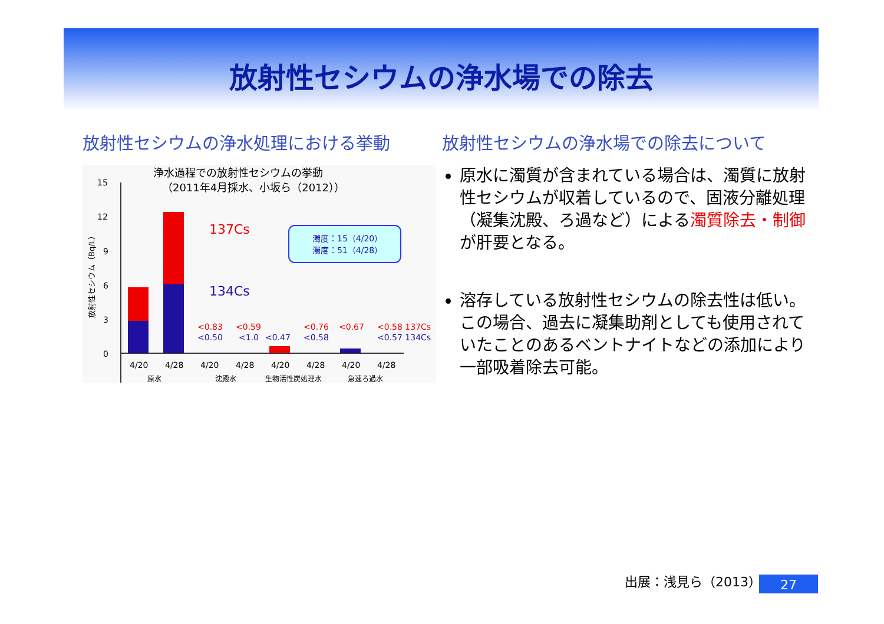放射性セシウムの浄水場での除去
放射性セシウムの浄水処理における挙動
浄水過程での放射性セシウムの挙動
（2011年4月採水、小坂ら（2012））
放射性セシウム（Bq/L）
15
12
9
6
3
0
137Cs
134Cs
濁度：15（4/20）
濁度：51（4/28）
<0.83
<0.50
<0.59
<1.0
<0.47
<0.76
<0.58
<0.67
<0.58 137Cs
<0.57 134Cs
4/20
4/28
4/20
4/28
4/20
4/28
4/20
4/28
原水
沈殿水
生物活性炭処理水
急速ろ過水
放射性セシウムの浄水場での除去について
原水に濁質が含まれている場合は、濁質に放射性セシウムが収着しているので、固液分離処理（凝集沈殿、ろ過など）による濁質除去・制御が肝要となる。
溶存している放射性セシウムの除去性は低い。この場合、過去に凝集助剤としても使用されていたことのあるベントナイトなどの添加により一部吸着除去可能。
出展：浅見ら（2013） 27